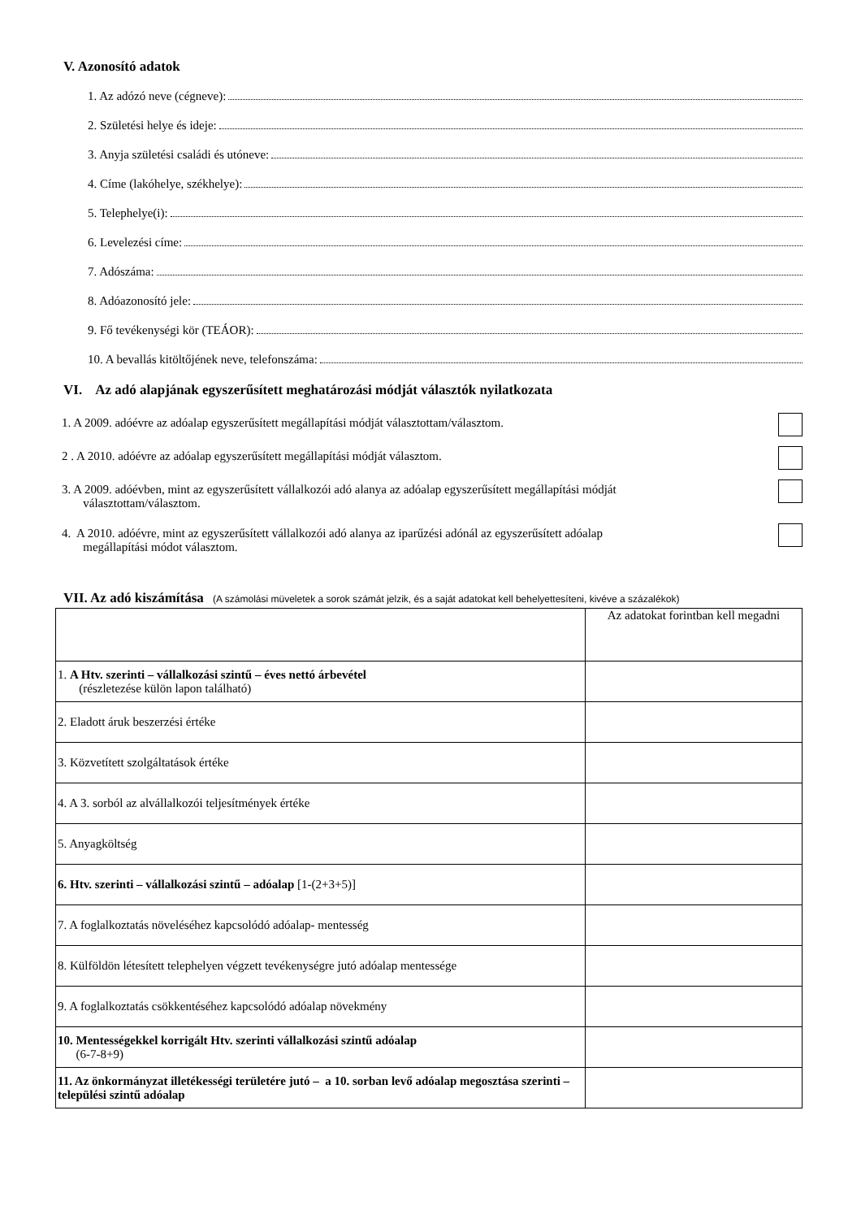V. Azonosító adatok
1. Az adózó neve (cégneve):
2. Születési helye és ideje:
3. Anyja születési családi és utóneve:
4. Címe (lakóhelye, székhelye):
5. Telephelye(i):
6. Levelezési címe:
7. Adószáma:
8. Adóazonosító jele:
9. Fő tevékenységi kör (TEÁOR):
10. A bevallás kitöltőjének neve, telefonszáma:
VI. Az adó alapjának egyszerűsített meghatározási módját választók nyilatkozata
1. A 2009. adóévre az adóalap egyszerűsített megállapítási módját választottam/választom.
2 . A 2010. adóévre az adóalap egyszerűsített megállapítási módját választom.
3. A 2009. adóévben, mint az egyszerűsített vállalkozói adó alanya az adóalap egyszerűsített megállapítási módját
választottam/választom.
4. A 2010. adóévre, mint az egyszerűsített vállalkozói adó alanya az iparűzési adónál az egyszerűsített adóalap
megállapítási módot választom.
VII. Az adó kiszámítása (A számolási müveletek a sorok számát jelzik, és a saját adatokat kell behelyettesíteni, kivéve a százalékok)
| | Az adatokat forintban kell megadni |
| 1. A Htv. szerinti – vállalkozási szintű – éves nettó árbevétel (részletezése külön lapon található) | |
| 2. Eladott áruk beszerzési értéke | |
| 3. Közvetített szolgáltatások értéke | |
| 4. A 3. sorból az alvállalkozói teljesítmények értéke | |
| 5. Anyagköltség | |
| 6. Htv. szerinti – vállalkozási szintű – adóalap [1-(2+3+5)] | |
| 7. A foglalkoztatás növeléséhez kapcsolódó adóalap- mentesség | |
| 8. Külföldön létesített telephelyen végzett tevékenységre jutó adóalap mentessége | |
| 9. A foglalkoztatás csökkentéséhez kapcsolódó adóalap növekmény | |
| 10. Mentességekkel korrigált Htv. szerinti vállalkozási szintű adóalap (6-7-8+9) | |
| 11. Az önkormányzat illetékességi területére jutó – a 10. sorban levő adóalap megosztása szerinti – települési szintű adóalap | |